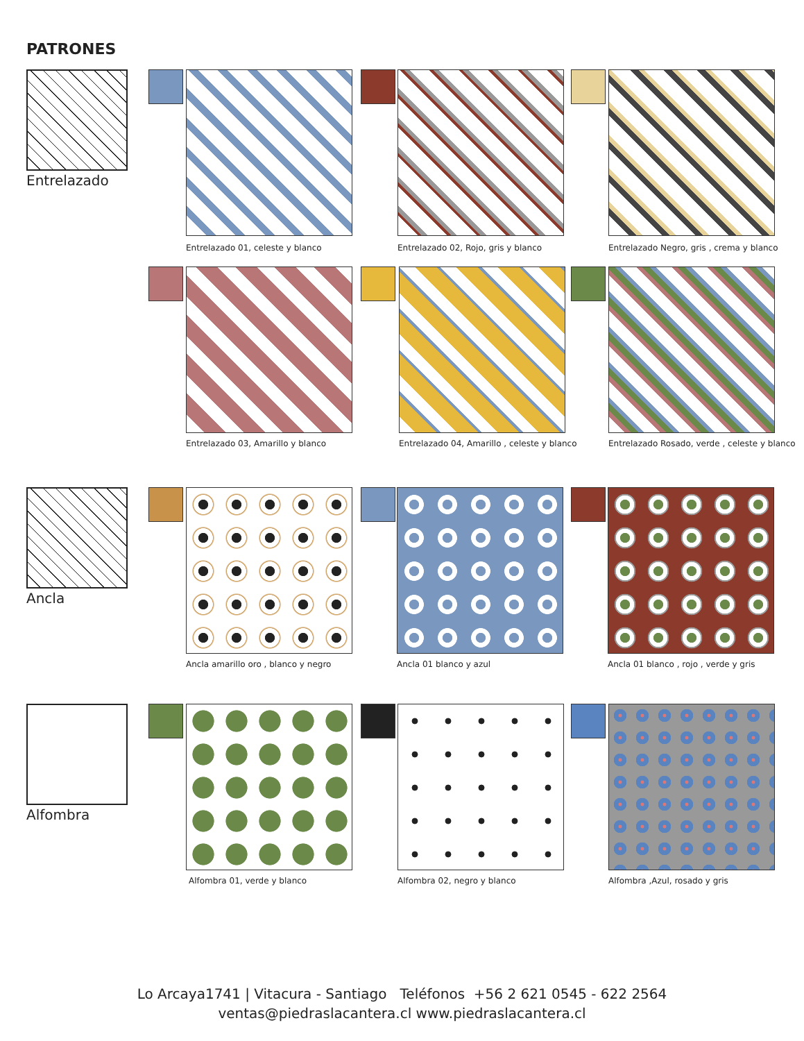PATRONES
Entrelazado
Entrelazado 01, celeste y blanco Entrelazado 02, Rojo, gris y blanco Entrelazado Negro, gris , crema y blanco
Entrelazado 03, Amarillo y blanco Entrelazado 04, Amarillo , celeste y blanco Entrelazado Rosado, verde , celeste y blanco
Ancla
Ancla amarillo oro , blanco y negro Ancla 01 blanco y azul Ancla 01 blanco , rojo , verde y gris
Alfombra
Alfombra 01, verde y blanco Alfombra 02, negro y blanco Alfombra ,Azul, rosado y gris
Lo Arcaya1741 | Vitacura - Santiago Teléfonos +56 2 621 0545 - 622 2564
ventas@piedraslacantera.cl www.piedraslacantera.cl